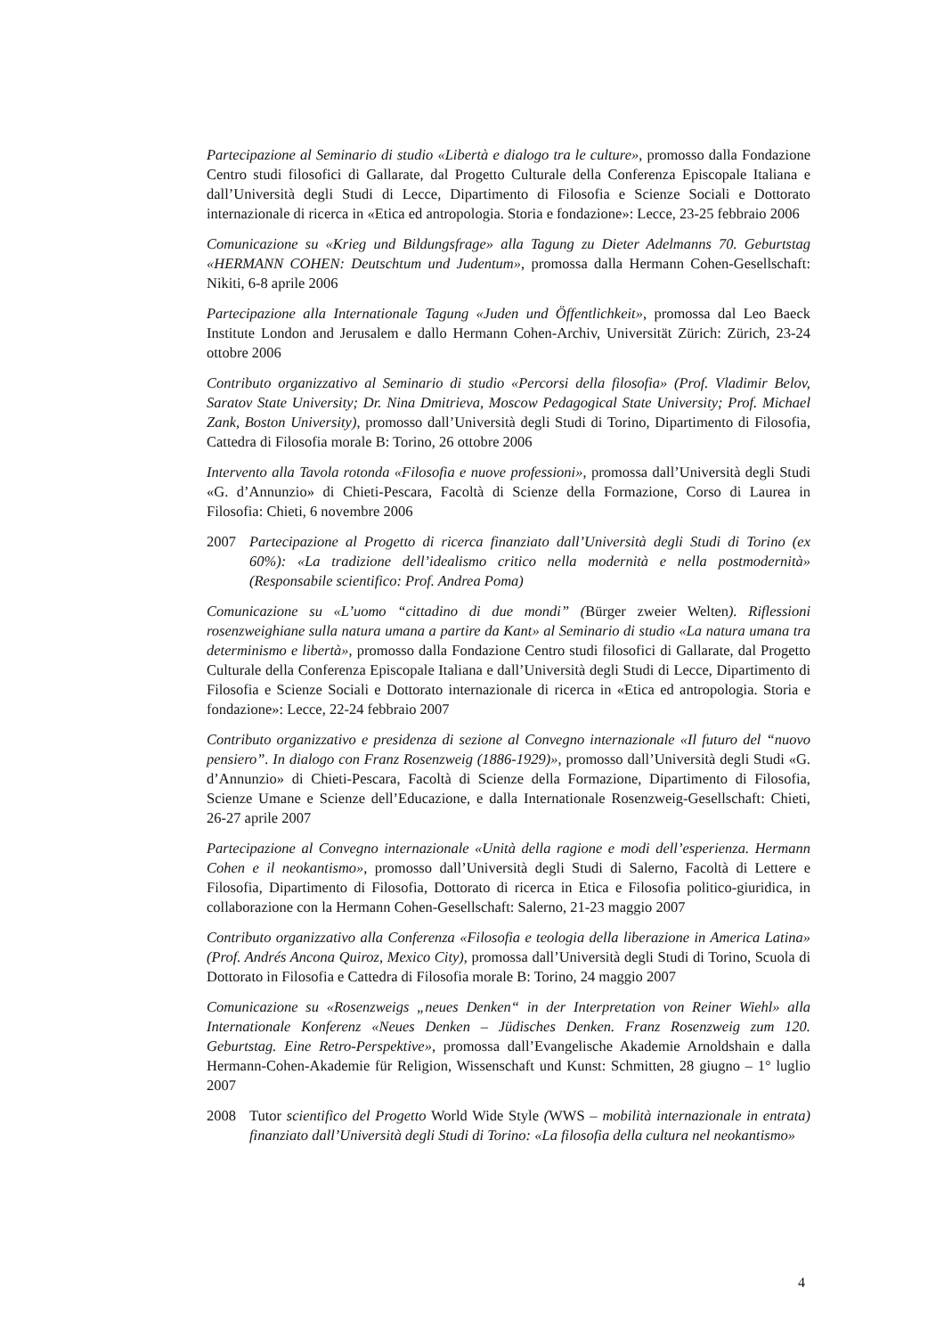Partecipazione al Seminario di studio «Libertà e dialogo tra le culture», promosso dalla Fondazione Centro studi filosofici di Gallarate, dal Progetto Culturale della Conferenza Episcopale Italiana e dall’Università degli Studi di Lecce, Dipartimento di Filosofia e Scienze Sociali e Dottorato internazionale di ricerca in «Etica ed antropologia. Storia e fondazione»: Lecce, 23-25 febbraio 2006
Comunicazione su «Krieg und Bildungsfrage» alla Tagung zu Dieter Adelmanns 70. Geburtstag «HERMANN COHEN: Deutschtum und Judentum», promossa dalla Hermann Cohen-Gesellschaft: Nikiti, 6-8 aprile 2006
Partecipazione alla Internationale Tagung «Juden und Öffentlichkeit», promossa dal Leo Baeck Institute London and Jerusalem e dallo Hermann Cohen-Archiv, Universität Zürich: Zürich, 23-24 ottobre 2006
Contributo organizzativo al Seminario di studio «Percorsi della filosofia» (Prof. Vladimir Belov, Saratov State University; Dr. Nina Dmitrieva, Moscow Pedagogical State University; Prof. Michael Zank, Boston University), promosso dall’Università degli Studi di Torino, Dipartimento di Filosofia, Cattedra di Filosofia morale B: Torino, 26 ottobre 2006
Intervento alla Tavola rotonda «Filosofia e nuove professioni», promossa dall’Università degli Studi «G. d’Annunzio» di Chieti-Pescara, Facoltà di Scienze della Formazione, Corso di Laurea in Filosofia: Chieti, 6 novembre 2006
2007 Partecipazione al Progetto di ricerca finanziato dall’Università degli Studi di Torino (ex 60%): «La tradizione dell’idealismo critico nella modernità e nella postmodernità» (Responsabile scientifico: Prof. Andrea Poma)
Comunicazione su «L’uomo “cittadino di due mondi” (Bürger zweier Welten). Riflessioni rosenzweighiane sulla natura umana a partire da Kant» al Seminario di studio «La natura umana tra determinismo e libertà», promosso dalla Fondazione Centro studi filosofici di Gallarate, dal Progetto Culturale della Conferenza Episcopale Italiana e dall’Università degli Studi di Lecce, Dipartimento di Filosofia e Scienze Sociali e Dottorato internazionale di ricerca in «Etica ed antropologia. Storia e fondazione»: Lecce, 22-24 febbraio 2007
Contributo organizzativo e presidenza di sezione al Convegno internazionale «Il futuro del “nuovo pensiero”. In dialogo con Franz Rosenzweig (1886-1929)», promosso dall’Università degli Studi «G. d’Annunzio» di Chieti-Pescara, Facoltà di Scienze della Formazione, Dipartimento di Filosofia, Scienze Umane e Scienze dell’Educazione, e dalla Internationale Rosenzweig-Gesellschaft: Chieti, 26-27 aprile 2007
Partecipazione al Convegno internazionale «Unità della ragione e modi dell’esperienza. Hermann Cohen e il neokantismo», promosso dall’Università degli Studi di Salerno, Facoltà di Lettere e Filosofia, Dipartimento di Filosofia, Dottorato di ricerca in Etica e Filosofia politico-giuridica, in collaborazione con la Hermann Cohen-Gesellschaft: Salerno, 21-23 maggio 2007
Contributo organizzativo alla Conferenza «Filosofia e teologia della liberazione in America Latina» (Prof. Andrés Ancona Quiroz, Mexico City), promossa dall’Università degli Studi di Torino, Scuola di Dottorato in Filosofia e Cattedra di Filosofia morale B: Torino, 24 maggio 2007
Comunicazione su «Rosenzweigs „neues Denken“ in der Interpretation von Reiner Wiehl» alla Internationale Konferenz «Neues Denken – Jüdisches Denken. Franz Rosenzweig zum 120. Geburtstag. Eine Retro-Perspektive», promossa dall’Evangelische Akademie Arnoldshain e dalla Hermann-Cohen-Akademie für Religion, Wissenschaft und Kunst: Schmitten, 28 giugno – 1° luglio 2007
2008 Tutor scientifico del Progetto World Wide Style (WWS – mobilità internazionale in entrata) finanziato dall’Università degli Studi di Torino: «La filosofia della cultura nel neokantismo»
4